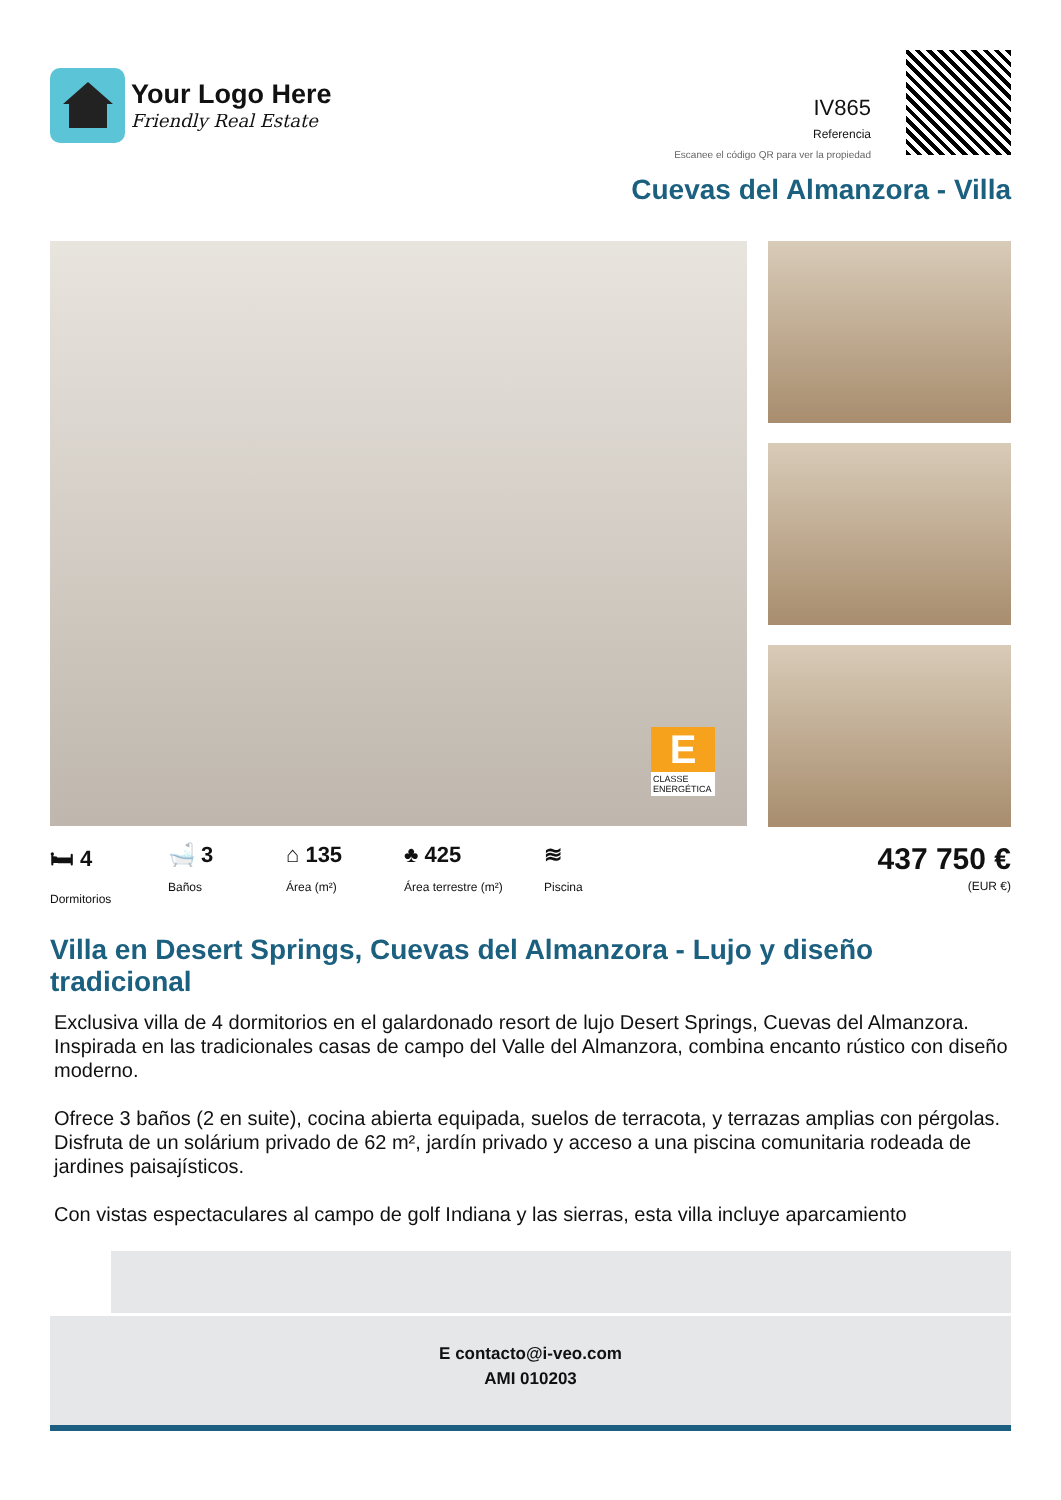Your Logo Here
Friendly Real Estate
IV865
Referencia
Escanee el código QR para ver la propiedad
Cuevas del Almanzora - Villa
E
CLASSE ENERGÉTICA
🛏 4
Dormitorios
🛁 3
Baños
⌂ 135
Área (m²)
♣ 425
Área terrestre (m²)
≋
Piscina
437 750 €
(EUR €)
Villa en Desert Springs, Cuevas del Almanzora - Lujo y diseño tradicional
Exclusiva villa de 4 dormitorios en el galardonado resort de lujo Desert Springs, Cuevas del Almanzora.
Inspirada en las tradicionales casas de campo del Valle del Almanzora, combina encanto rústico con diseño moderno.
Ofrece 3 baños (2 en suite), cocina abierta equipada, suelos de terracota, y terrazas amplias con pérgolas. Disfruta de un solárium privado de 62 m², jardín privado y acceso a una piscina comunitaria rodeada de jardines paisajísticos.
Con vistas espectaculares al campo de golf Indiana y las sierras, esta villa incluye aparcamiento
E contacto@i-veo.com
AMI 010203